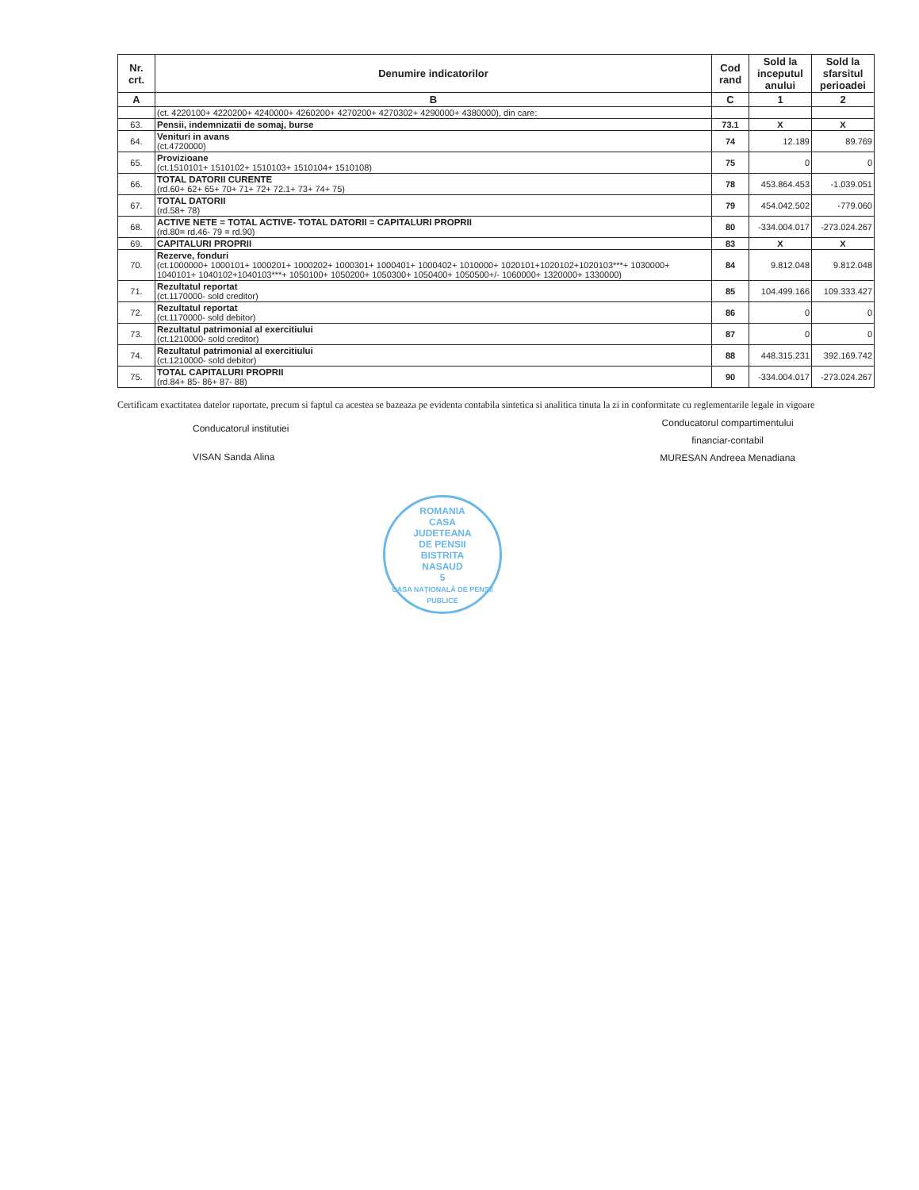| Nr. crt. | Denumire indicatorilor | Cod rand | Sold la inceputul anului | Sold la sfarsitul perioadei |
| --- | --- | --- | --- | --- |
| A | B | C | 1 | 2 |
| | (ct. 4220100+ 4220200+ 4240000+ 4260200+ 4270200+ 4270302+ 4290000+ 4380000), din care: | | | |
| 63. | Pensii, indemnizatii de somaj, burse | 73.1 | X | X |
| 64. | Venituri in avans (ct.4720000) | 74 | 12.189 | 89.769 |
| 65. | Provizioane (ct.1510101+ 1510102+ 1510103+ 1510104+ 1510108) | 75 | 0 | 0 |
| 66. | TOTAL DATORII CURENTE (rd.60+ 62+ 65+ 70+ 71+ 72+ 72.1+ 73+ 74+ 75) | 78 | 453.864.453 | -1.039.051 |
| 67. | TOTAL DATORII (rd.58+ 78) | 79 | 454.042.502 | -779.060 |
| 68. | ACTIVE NETE = TOTAL ACTIVE- TOTAL DATORII = CAPITALURI PROPRII (rd.80= rd.46- 79 = rd.90) | 80 | -334.004.017 | -273.024.267 |
| 69. | CAPITALURI PROPRII | 83 | X | X |
| 70. | Rezerve, fonduri (ct.1000000+ 1000101+ 1000201+ 1000202+ 1000301+ 1000401+ 1000402+ 1010000+ 1020101+1020102+1020103***+ 1030000+ 1040101+ 1040102+1040103***+ 1050100+ 1050200+ 1050300+ 1050400+ 1050500+/- 1060000+ 1320000+ 1330000) | 84 | 9.812.048 | 9.812.048 |
| 71. | Rezultatul reportat (ct.1170000- sold creditor) | 85 | 104.499.166 | 109.333.427 |
| 72. | Rezultatul reportat (ct.1170000- sold debitor) | 86 | 0 | 0 |
| 73. | Rezultatul patrimonial al exercitiului (ct.1210000- sold creditor) | 87 | 0 | 0 |
| 74. | Rezultatul patrimonial al exercitiului (ct.1210000- sold debitor) | 88 | 448.315.231 | 392.169.742 |
| 75. | TOTAL CAPITALURI PROPRII (rd.84+ 85- 86+ 87- 88) | 90 | -334.004.017 | -273.024.267 |
Certificam exactitatea datelor raportate, precum si faptul ca acestea se bazeaza pe evidenta contabila sintetica si analitica tinuta la zi in conformitate cu reglementarile legale in vigoare
Conducatorul institutiei
VISAN Sanda Alina
Conducatorul compartimentului
financiar-contabil
MURESAN Andreea Menadiana
ROMANIA
CASA
JUDETEANA
DE PENSII
BISTRITA
NASAUD
5
CASA NAȚIONALĂ DE PENSII PUBLICE